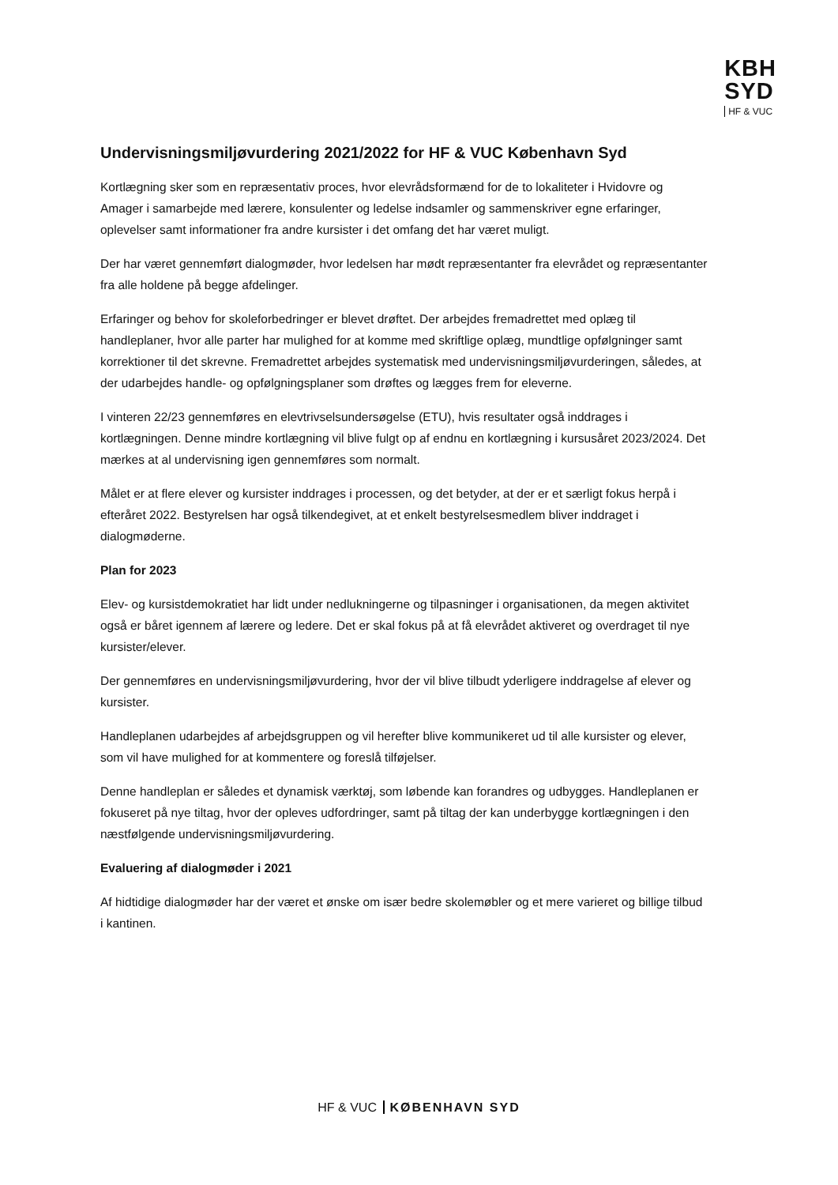KBH
SYD
HF & VUC
Undervisningsmiljøvurdering 2021/2022 for HF & VUC København Syd
Kortlægning sker som en repræsentativ proces, hvor elevrådsformænd for de to lokaliteter i Hvidovre og Amager i samarbejde med lærere, konsulenter og ledelse indsamler og sammenskriver egne erfaringer, oplevelser samt informationer fra andre kursister i det omfang det har været muligt.
Der har været gennemført dialogmøder, hvor ledelsen har mødt repræsentanter fra elevrådet og repræsentanter fra alle holdene på begge afdelinger.
Erfaringer og behov for skoleforbedringer er blevet drøftet. Der arbejdes fremadrettet med oplæg til handleplaner, hvor alle parter har mulighed for at komme med skriftlige oplæg, mundtlige opfølgninger samt korrektioner til det skrevne. Fremadrettet arbejdes systematisk med undervisningsmiljøvurderingen, således, at der udarbejdes handle- og opfølgningsplaner som drøftes og lægges frem for eleverne.
I vinteren 22/23 gennemføres en elevtrivselsundersøgelse (ETU), hvis resultater også inddrages i kortlægningen. Denne mindre kortlægning vil blive fulgt op af endnu en kortlægning i kursusåret 2023/2024. Det mærkes at al undervisning igen gennemføres som normalt.
Målet er at flere elever og kursister inddrages i processen, og det betyder, at der er et særligt fokus herpå i efteråret 2022. Bestyrelsen har også tilkendegivet, at et enkelt bestyrelsesmedlem bliver inddraget i dialogmøderne.
Plan for 2023
Elev- og kursistdemokratiet har lidt under nedlukningerne og tilpasninger i organisationen, da megen aktivitet også er båret igennem af lærere og ledere. Det er skal fokus på at få elevrådet aktiveret og overdraget til nye kursister/elever.
Der gennemføres en undervisningsmiljøvurdering, hvor der vil blive tilbudt yderligere inddragelse af elever og kursister.
Handleplanen udarbejdes af arbejdsgruppen og vil herefter blive kommunikeret ud til alle kursister og elever, som vil have mulighed for at kommentere og foreslå tilføjelser.
Denne handleplan er således et dynamisk værktøj, som løbende kan forandres og udbygges. Handleplanen er fokuseret på nye tiltag, hvor der opleves udfordringer, samt på tiltag der kan underbygge kortlægningen i den næstfølgende undervisningsmiljøvurdering.
Evaluering af dialogmøder i 2021
Af hidtidige dialogmøder har der været et ønske om især bedre skolemøbler og et mere varieret og billige tilbud i kantinen.
HF & VUC KØBENHAVN SYD